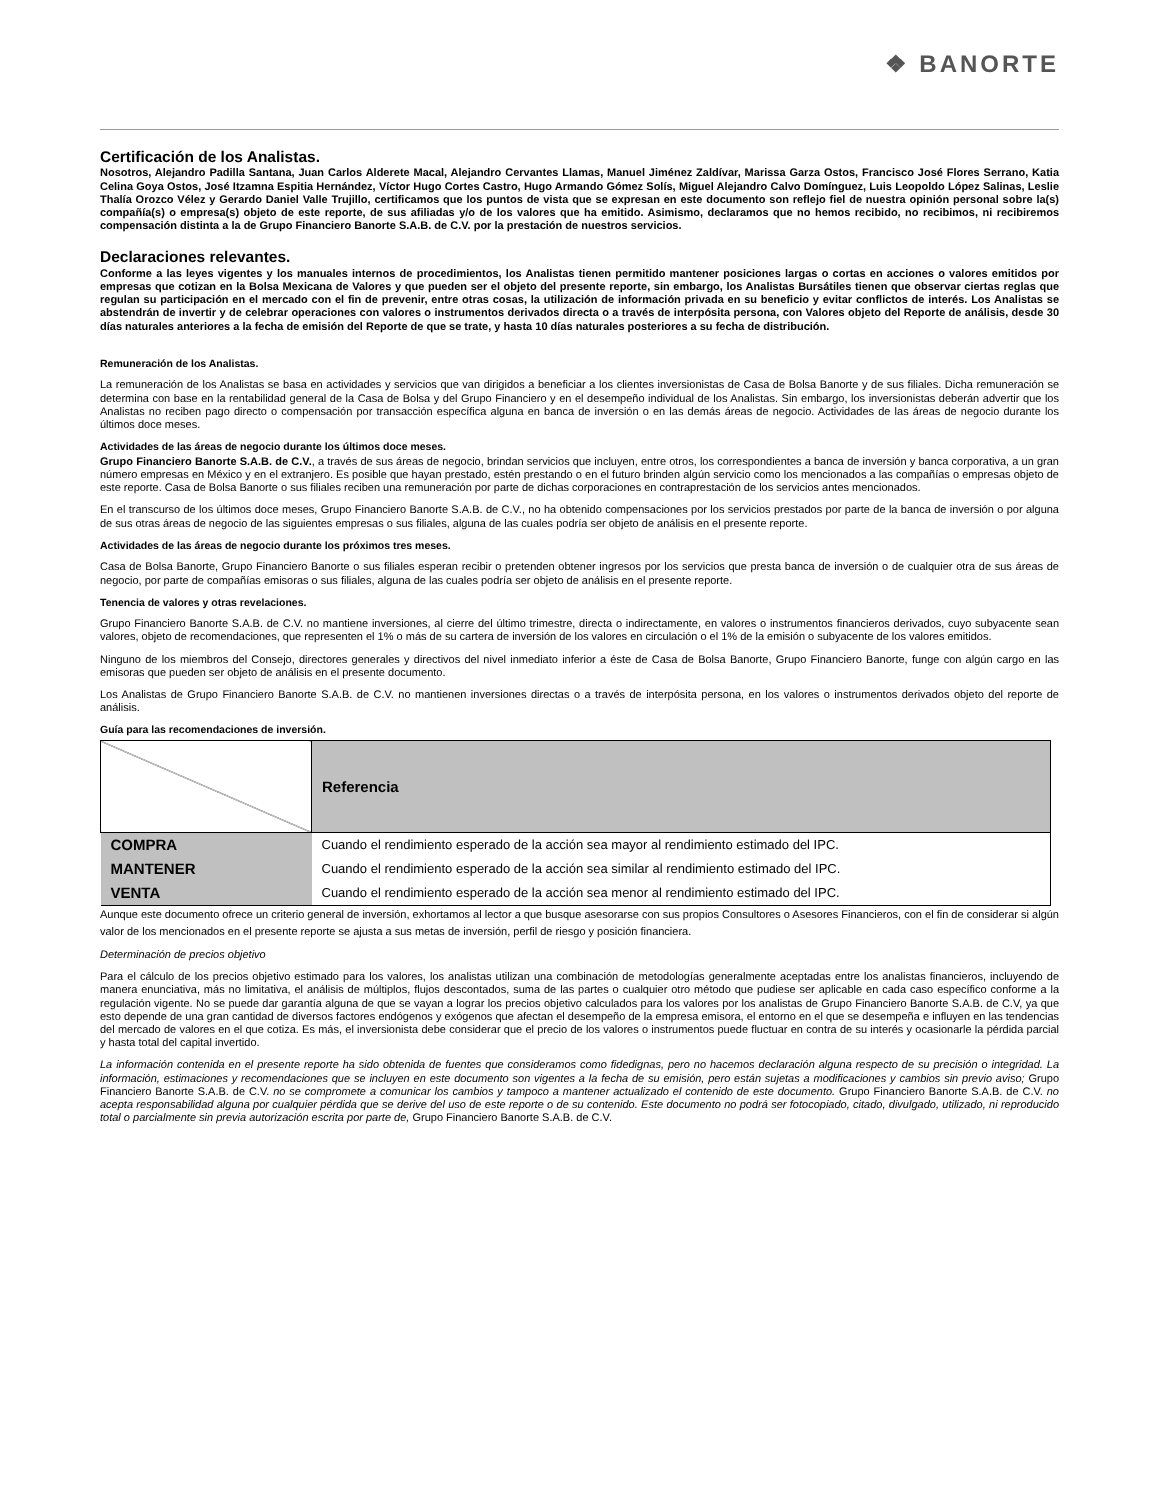❖ BANORTE
Certificación de los Analistas.
Nosotros, Alejandro Padilla Santana, Juan Carlos Alderete Macal, Alejandro Cervantes Llamas, Manuel Jiménez Zaldívar, Marissa Garza Ostos, Francisco José Flores Serrano, Katia Celina Goya Ostos, José Itzamna Espitia Hernández, Víctor Hugo Cortes Castro, Hugo Armando Gómez Solís, Miguel Alejandro Calvo Domínguez, Luis Leopoldo López Salinas, Leslie Thalía Orozco Vélez y Gerardo Daniel Valle Trujillo, certificamos que los puntos de vista que se expresan en este documento son reflejo fiel de nuestra opinión personal sobre la(s) compañía(s) o empresa(s) objeto de este reporte, de sus afiliadas y/o de los valores que ha emitido. Asimismo, declaramos que no hemos recibido, no recibimos, ni recibiremos compensación distinta a la de Grupo Financiero Banorte S.A.B. de C.V. por la prestación de nuestros servicios.
Declaraciones relevantes.
Conforme a las leyes vigentes y los manuales internos de procedimientos, los Analistas tienen permitido mantener posiciones largas o cortas en acciones o valores emitidos por empresas que cotizan en la Bolsa Mexicana de Valores y que pueden ser el objeto del presente reporte, sin embargo, los Analistas Bursátiles tienen que observar ciertas reglas que regulan su participación en el mercado con el fin de prevenir, entre otras cosas, la utilización de información privada en su beneficio y evitar conflictos de interés. Los Analistas se abstendrán de invertir y de celebrar operaciones con valores o instrumentos derivados directa o a través de interpósita persona, con Valores objeto del Reporte de análisis, desde 30 días naturales anteriores a la fecha de emisión del Reporte de que se trate, y hasta 10 días naturales posteriores a su fecha de distribución.
Remuneración de los Analistas.
La remuneración de los Analistas se basa en actividades y servicios que van dirigidos a beneficiar a los clientes inversionistas de Casa de Bolsa Banorte y de sus filiales. Dicha remuneración se determina con base en la rentabilidad general de la Casa de Bolsa y del Grupo Financiero y en el desempeño individual de los Analistas. Sin embargo, los inversionistas deberán advertir que los Analistas no reciben pago directo o compensación por transacción específica alguna en banca de inversión o en las demás áreas de negocio. Actividades de las áreas de negocio durante los últimos doce meses.
Actividades de las áreas de negocio durante los últimos doce meses.
Grupo Financiero Banorte S.A.B. de C.V., a través de sus áreas de negocio, brindan servicios que incluyen, entre otros, los correspondientes a banca de inversión y banca corporativa, a un gran número empresas en México y en el extranjero. Es posible que hayan prestado, estén prestando o en el futuro brinden algún servicio como los mencionados a las compañías o empresas objeto de este reporte. Casa de Bolsa Banorte o sus filiales reciben una remuneración por parte de dichas corporaciones en contraprestación de los servicios antes mencionados.
En el transcurso de los últimos doce meses, Grupo Financiero Banorte S.A.B. de C.V., no ha obtenido compensaciones por los servicios prestados por parte de la banca de inversión o por alguna de sus otras áreas de negocio de las siguientes empresas o sus filiales, alguna de las cuales podría ser objeto de análisis en el presente reporte.
Actividades de las áreas de negocio durante los próximos tres meses.
Casa de Bolsa Banorte, Grupo Financiero Banorte o sus filiales esperan recibir o pretenden obtener ingresos por los servicios que presta banca de inversión o de cualquier otra de sus áreas de negocio, por parte de compañías emisoras o sus filiales, alguna de las cuales podría ser objeto de análisis en el presente reporte.
Tenencia de valores y otras revelaciones.
Grupo Financiero Banorte S.A.B. de C.V. no mantiene inversiones, al cierre del último trimestre, directa o indirectamente, en valores o instrumentos financieros derivados, cuyo subyacente sean valores, objeto de recomendaciones, que representen el 1% o más de su cartera de inversión de los valores en circulación o el 1% de la emisión o subyacente de los valores emitidos.
Ninguno de los miembros del Consejo, directores generales y directivos del nivel inmediato inferior a éste de Casa de Bolsa Banorte, Grupo Financiero Banorte, funge con algún cargo en las emisoras que pueden ser objeto de análisis en el presente documento.
Los Analistas de Grupo Financiero Banorte S.A.B. de C.V. no mantienen inversiones directas o a través de interpósita persona, en los valores o instrumentos derivados objeto del reporte de análisis.
Guía para las recomendaciones de inversión.
| | Referencia |
| COMPRA | Cuando el rendimiento esperado de la acción sea mayor al rendimiento estimado del IPC. |
| MANTENER | Cuando el rendimiento esperado de la acción sea similar al rendimiento estimado del IPC. |
| VENTA | Cuando el rendimiento esperado de la acción sea menor al rendimiento estimado del IPC. |
Aunque este documento ofrece un criterio general de inversión, exhortamos al lector a que busque asesorarse con sus propios Consultores o Asesores Financieros, con el fin de considerar si algún valor de los mencionados en el presente reporte se ajusta a sus metas de inversión, perfil de riesgo y posición financiera.
Determinación de precios objetivo
Para el cálculo de los precios objetivo estimado para los valores, los analistas utilizan una combinación de metodologías generalmente aceptadas entre los analistas financieros, incluyendo de manera enunciativa, más no limitativa, el análisis de múltiplos, flujos descontados, suma de las partes o cualquier otro método que pudiese ser aplicable en cada caso específico conforme a la regulación vigente. No se puede dar garantía alguna de que se vayan a lograr los precios objetivo calculados para los valores por los analistas de Grupo Financiero Banorte S.A.B. de C.V, ya que esto depende de una gran cantidad de diversos factores endógenos y exógenos que afectan el desempeño de la empresa emisora, el entorno en el que se desempeña e influyen en las tendencias del mercado de valores en el que cotiza. Es más, el inversionista debe considerar que el precio de los valores o instrumentos puede fluctuar en contra de su interés y ocasionarle la pérdida parcial y hasta total del capital invertido.
La información contenida en el presente reporte ha sido obtenida de fuentes que consideramos como fidedignas, pero no hacemos declaración alguna respecto de su precisión o integridad. La información, estimaciones y recomendaciones que se incluyen en este documento son vigentes a la fecha de su emisión, pero están sujetas a modificaciones y cambios sin previo aviso; Grupo Financiero Banorte S.A.B. de C.V. no se compromete a comunicar los cambios y tampoco a mantener actualizado el contenido de este documento. Grupo Financiero Banorte S.A.B. de C.V. no acepta responsabilidad alguna por cualquier pérdida que se derive del uso de este reporte o de su contenido. Este documento no podrá ser fotocopiado, citado, divulgado, utilizado, ni reproducido total o parcialmente sin previa autorización escrita por parte de, Grupo Financiero Banorte S.A.B. de C.V.